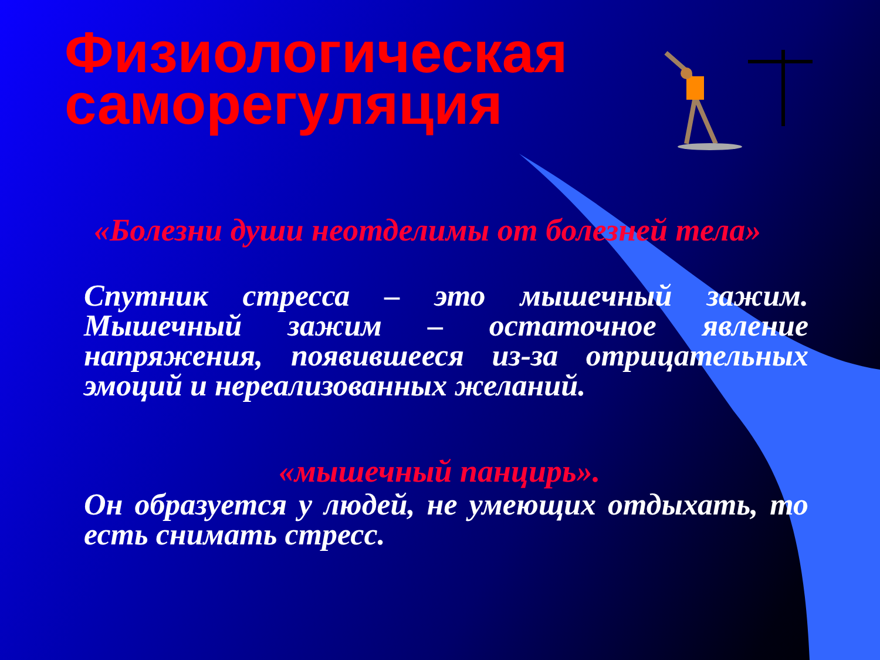Физиологическая саморегуляция
«Болезни души неотделимы от болезней тела»
Спутник стресса – это мышечный зажим. Мышечный зажим – остаточное явление напряжения, появившееся из-за отрицательных эмоций и нереализованных желаний.
«мышечный панцирь».
Он образуется у людей, не умеющих отдыхать, то есть снимать стресс.